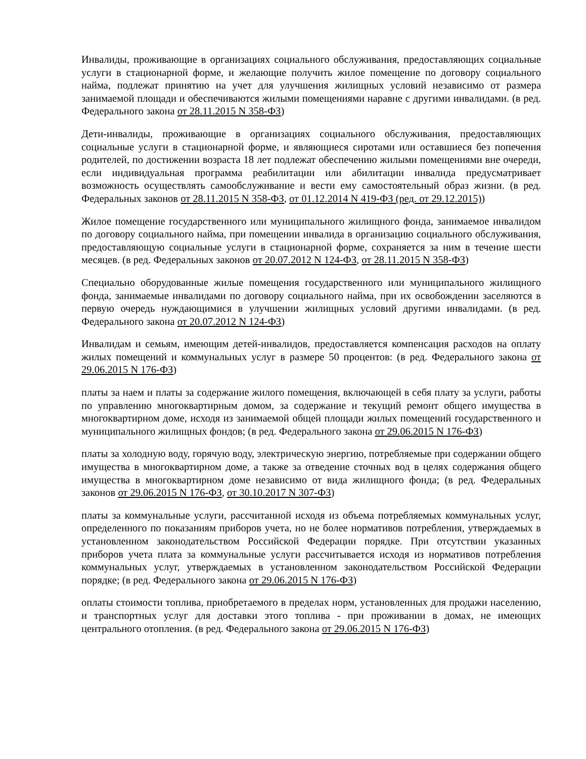Инвалиды, проживающие в организациях социального обслуживания, предоставляющих социальные услуги в стационарной форме, и желающие получить жилое помещение по договору социального найма, подлежат принятию на учет для улучшения жилищных условий независимо от размера занимаемой площади и обеспечиваются жилыми помещениями наравне с другими инвалидами. (в ред. Федерального закона от 28.11.2015 N 358-ФЗ)
Дети-инвалиды, проживающие в организациях социального обслуживания, предоставляющих социальные услуги в стационарной форме, и являющиеся сиротами или оставшиеся без попечения родителей, по достижении возраста 18 лет подлежат обеспечению жилыми помещениями вне очереди, если индивидуальная программа реабилитации или абилитации инвалида предусматривает возможность осуществлять самообслуживание и вести ему самостоятельный образ жизни. (в ред. Федеральных законов от 28.11.2015 N 358-ФЗ, от 01.12.2014 N 419-ФЗ (ред. от 29.12.2015))
Жилое помещение государственного или муниципального жилищного фонда, занимаемое инвалидом по договору социального найма, при помещении инвалида в организацию социального обслуживания, предоставляющую социальные услуги в стационарной форме, сохраняется за ним в течение шести месяцев. (в ред. Федеральных законов от 20.07.2012 N 124-ФЗ, от 28.11.2015 N 358-ФЗ)
Специально оборудованные жилые помещения государственного или муниципального жилищного фонда, занимаемые инвалидами по договору социального найма, при их освобождении заселяются в первую очередь нуждающимися в улучшении жилищных условий другими инвалидами. (в ред. Федерального закона от 20.07.2012 N 124-ФЗ)
Инвалидам и семьям, имеющим детей-инвалидов, предоставляется компенсация расходов на оплату жилых помещений и коммунальных услуг в размере 50 процентов: (в ред. Федерального закона от 29.06.2015 N 176-ФЗ)
платы за наем и платы за содержание жилого помещения, включающей в себя плату за услуги, работы по управлению многоквартирным домом, за содержание и текущий ремонт общего имущества в многоквартирном доме, исходя из занимаемой общей площади жилых помещений государственного и муниципального жилищных фондов; (в ред. Федерального закона от 29.06.2015 N 176-ФЗ)
платы за холодную воду, горячую воду, электрическую энергию, потребляемые при содержании общего имущества в многоквартирном доме, а также за отведение сточных вод в целях содержания общего имущества в многоквартирном доме независимо от вида жилищного фонда; (в ред. Федеральных законов от 29.06.2015 N 176-ФЗ, от 30.10.2017 N 307-ФЗ)
платы за коммунальные услуги, рассчитанной исходя из объема потребляемых коммунальных услуг, определенного по показаниям приборов учета, но не более нормативов потребления, утверждаемых в установленном законодательством Российской Федерации порядке. При отсутствии указанных приборов учета плата за коммунальные услуги рассчитывается исходя из нормативов потребления коммунальных услуг, утверждаемых в установленном законодательством Российской Федерации порядке; (в ред. Федерального закона от 29.06.2015 N 176-ФЗ)
оплаты стоимости топлива, приобретаемого в пределах норм, установленных для продажи населению, и транспортных услуг для доставки этого топлива - при проживании в домах, не имеющих центрального отопления. (в ред. Федерального закона от 29.06.2015 N 176-ФЗ)